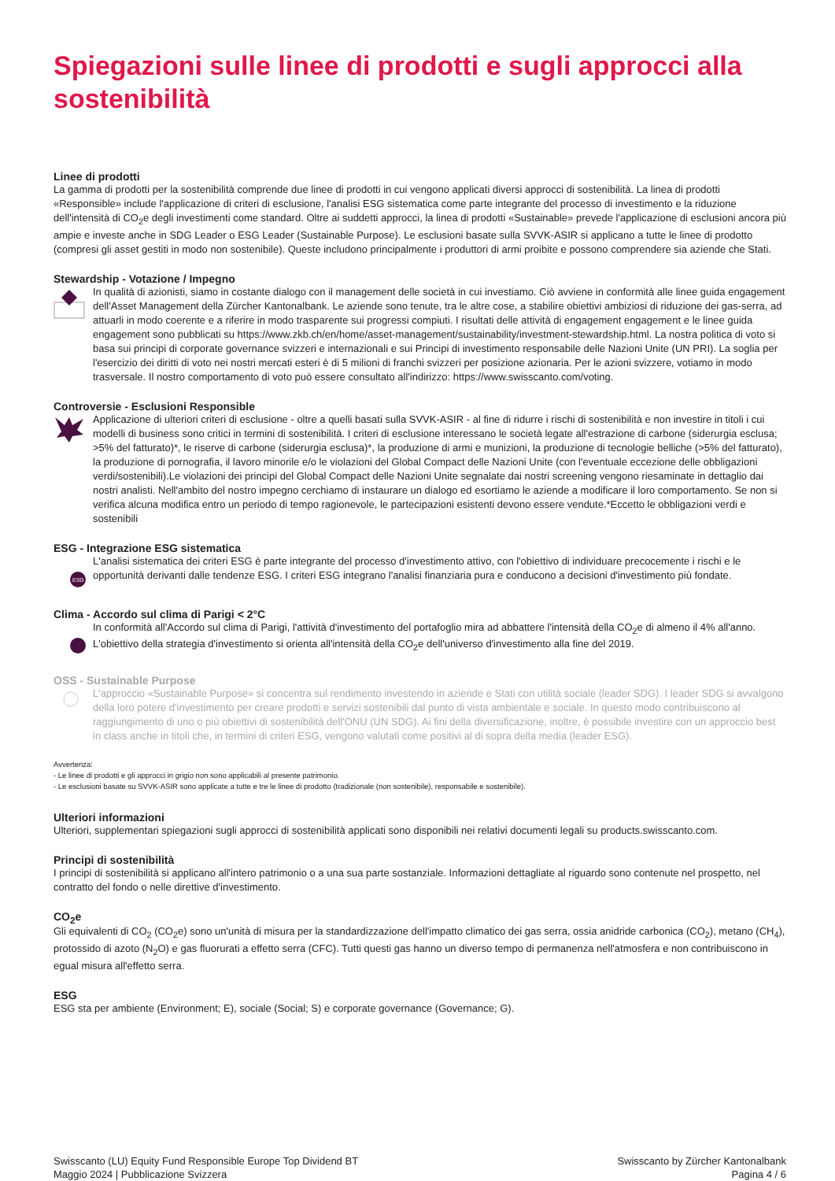Spiegazioni sulle linee di prodotti e sugli approcci alla sostenibilità
Linee di prodotti
La gamma di prodotti per la sostenibilità comprende due linee di prodotti in cui vengono applicati diversi approcci di sostenibilità. La linea di prodotti «Responsible» include l'applicazione di criteri di esclusione, l'analisi ESG sistematica come parte integrante del processo di investimento e la riduzione dell'intensità di CO<sub>2</sub>e degli investimenti come standard. Oltre ai suddetti approcci, la linea di prodotti «Sustainable» prevede l'applicazione di esclusioni ancora più ampie e investe anche in SDG Leader o ESG Leader (Sustainable Purpose). Le esclusioni basate sulla SVVK-ASIR si applicano a tutte le linee di prodotto (compresi gli asset gestiti in modo non sostenibile). Queste includono principalmente i produttori di armi proibite e possono comprendere sia aziende che Stati.
Stewardship - Votazione / Impegno
In qualità di azionisti, siamo in costante dialogo con il management delle società in cui investiamo. Ciò avviene in conformità alle linee guida engagement dell'Asset Management della Zürcher Kantonalbank. Le aziende sono tenute, tra le altre cose, a stabilire obiettivi ambiziosi di riduzione dei gas-serra, ad attuarli in modo coerente e a riferire in modo trasparente sui progressi compiuti. I risultati delle attività di engagement engagement e le linee guida engagement sono pubblicati su https://www.zkb.ch/en/home/asset-management/sustainability/investment-stewardship.html. La nostra politica di voto si basa sui principi di corporate governance svizzeri e internazionali e sui Principi di investimento responsabile delle Nazioni Unite (UN PRI). La soglia per l'esercizio dei diritti di voto nei nostri mercati esteri è di 5 milioni di franchi svizzeri per posizione azionaria. Per le azioni svizzere, votiamo in modo trasversale. Il nostro comportamento di voto può essere consultato all'indirizzo: https://www.swisscanto.com/voting.
Controversie - Esclusioni Responsible
Applicazione di ulteriori criteri di esclusione - oltre a quelli basati sulla SVVK-ASIR - al fine di ridurre i rischi di sostenibilità e non investire in titoli i cui modelli di business sono critici in termini di sostenibilità. I criteri di esclusione interessano le società legate all'estrazione di carbone (siderurgia esclusa; >5% del fatturato)*, le riserve di carbone (siderurgia esclusa)*, la produzione di armi e munizioni, la produzione di tecnologie belliche (>5% del fatturato), la produzione di pornografia, il lavoro minorile e/o le violazioni del Global Compact delle Nazioni Unite (con l'eventuale eccezione delle obbligazioni verdi/sostenibili).Le violazioni dei principi del Global Compact delle Nazioni Unite segnalate dai nostri screening vengono riesaminate in dettaglio dai nostri analisti. Nell'ambito del nostro impegno cerchiamo di instaurare un dialogo ed esortiamo le aziende a modificare il loro comportamento. Se non si verifica alcuna modifica entro un periodo di tempo ragionevole, le partecipazioni esistenti devono essere vendute.*Eccetto le obbligazioni verdi e sostenibili
ESG - Integrazione ESG sistematica
ESG
L'analisi sistematica dei criteri ESG è parte integrante del processo d'investimento attivo, con l'obiettivo di individuare precocemente i rischi e le opportunità derivanti dalle tendenze ESG. I criteri ESG integrano l'analisi finanziaria pura e conducono a decisioni d'investimento più fondate.
Clima - Accordo sul clima di Parigi < 2°C
In conformità all'Accordo sul clima di Parigi, l'attività d'investimento del portafoglio mira ad abbattere l'intensità della CO<sub>2</sub>e di almeno il 4% all'anno. L'obiettivo della strategia d'investimento si orienta all'intensità della CO<sub>2</sub>e dell'universo d'investimento alla fine del 2019.
OSS - Sustainable Purpose
L'approccio «Sustainable Purpose» si concentra sul rendimento investendo in aziende e Stati con utilità sociale (leader SDG). I leader SDG si avvalgono della loro potere d'investimento per creare prodotti e servizi sostenibili dal punto di vista ambientale e sociale. In questo modo contribuiscono al raggiungimento di uno o più obiettivi di sostenibilità dell'ONU (UN SDG). Ai fini della diversificazione, inoltre, è possibile investire con un approccio best in class anche in titoli che, in termini di criteri ESG, vengono valutati come positivi al di sopra della media (leader ESG).
Avvertenza:
- Le linee di prodotti e gli approcci in grigio non sono applicabili al presente patrimonio.
- Le esclusioni basate su SVVK-ASIR sono applicate a tutte e tre le linee di prodotto (tradizionale (non sostenibile), responsabile e sostenibile).
Ulteriori informazioni
Ulteriori, supplementari spiegazioni sugli approcci di sostenibilità applicati sono disponibili nei relativi documenti legali su products.swisscanto.com.
Principi di sostenibilità
I principi di sostenibilità si applicano all'intero patrimonio o a una sua parte sostanziale. Informazioni dettagliate al riguardo sono contenute nel prospetto, nel contratto del fondo o nelle direttive d'investimento.
CO<sub>2</sub>e
Gli equivalenti di CO<sub>2</sub> (CO<sub>2</sub>e) sono un'unità di misura per la standardizzazione dell'impatto climatico dei gas serra, ossia anidride carbonica (CO<sub>2</sub>), metano (CH<sub>4</sub>), protossido di azoto (N<sub>2</sub>O) e gas fluorurati a effetto serra (CFC). Tutti questi gas hanno un diverso tempo di permanenza nell'atmosfera e non contribuiscono in egual misura all'effetto serra.
ESG
ESG sta per ambiente (Environment; E), sociale (Social; S) e corporate governance (Governance; G).
Swisscanto (LU) Equity Fund Responsible Europe Top Dividend BT
Maggio 2024 | Pubblicazione Svizzera
Swisscanto by Zürcher Kantonalbank
Pagina 4 / 6